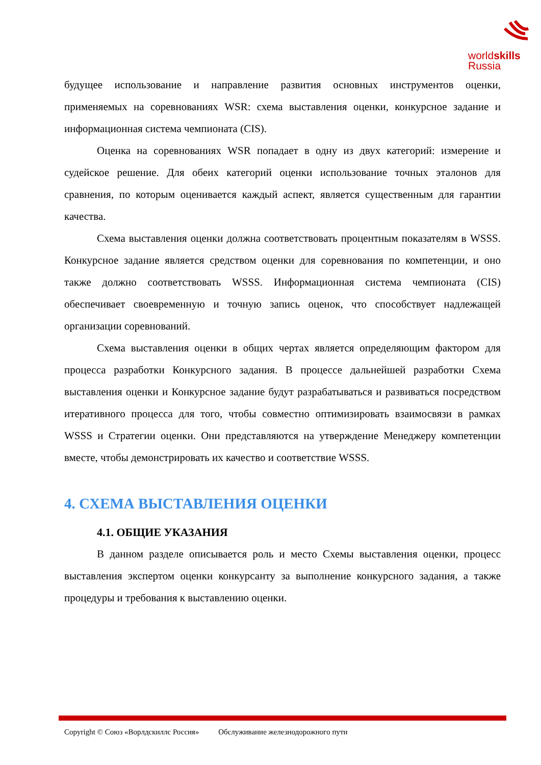worldskills
Russia
будущее использование и направление развития основных инструментов оценки, применяемых на соревнованиях WSR: схема выставления оценки, конкурсное задание и информационная система чемпионата (CIS).
Оценка на соревнованиях WSR попадает в одну из двух категорий: измерение и судейское решение. Для обеих категорий оценки использование точных эталонов для сравнения, по которым оценивается каждый аспект, является существенным для гарантии качества.
Схема выставления оценки должна соответствовать процентным показателям в WSSS. Конкурсное задание является средством оценки для соревнования по компетенции, и оно также должно соответствовать WSSS. Информационная система чемпионата (CIS) обеспечивает своевременную и точную запись оценок, что способствует надлежащей организации соревнований.
Схема выставления оценки в общих чертах является определяющим фактором для процесса разработки Конкурсного задания. В процессе дальнейшей разработки Схема выставления оценки и Конкурсное задание будут разрабатываться и развиваться посредством итеративного процесса для того, чтобы совместно оптимизировать взаимосвязи в рамках WSSS и Стратегии оценки. Они представляются на утверждение Менеджеру компетенции вместе, чтобы демонстрировать их качество и соответствие WSSS.
4. СХЕМА ВЫСТАВЛЕНИЯ ОЦЕНКИ
4.1. ОБЩИЕ УКАЗАНИЯ
В данном разделе описывается роль и место Схемы выставления оценки, процесс выставления экспертом оценки конкурсанту за выполнение конкурсного задания, а также процедуры и требования к выставлению оценки.
Copyright © Союз «Ворлдскиллс Россия» Обслуживание железнодорожного пути